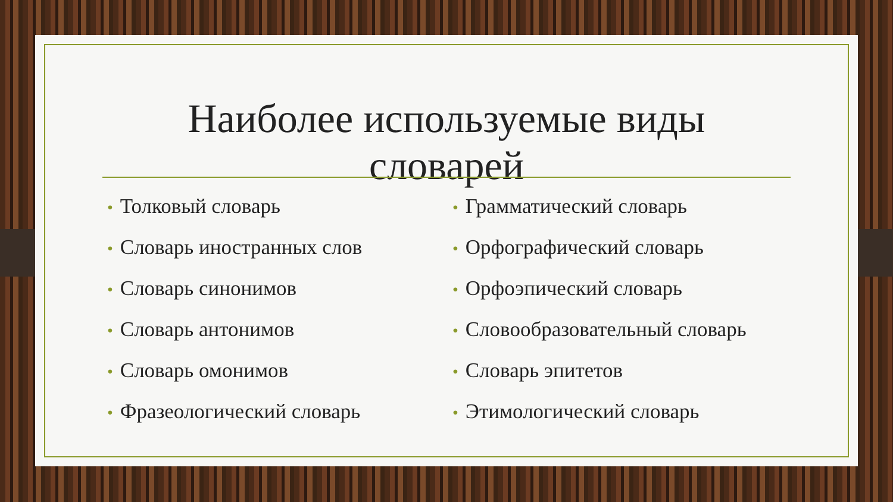Наиболее используемые виды словарей
• Толковый словарь
• Словарь иностранных слов
• Словарь синонимов
• Словарь антонимов
• Словарь омонимов
• Фразеологический словарь
• Грамматический словарь
• Орфографический словарь
• Орфоэпический словарь
• Словообразовательный словарь
• Словарь эпитетов
• Этимологический словарь